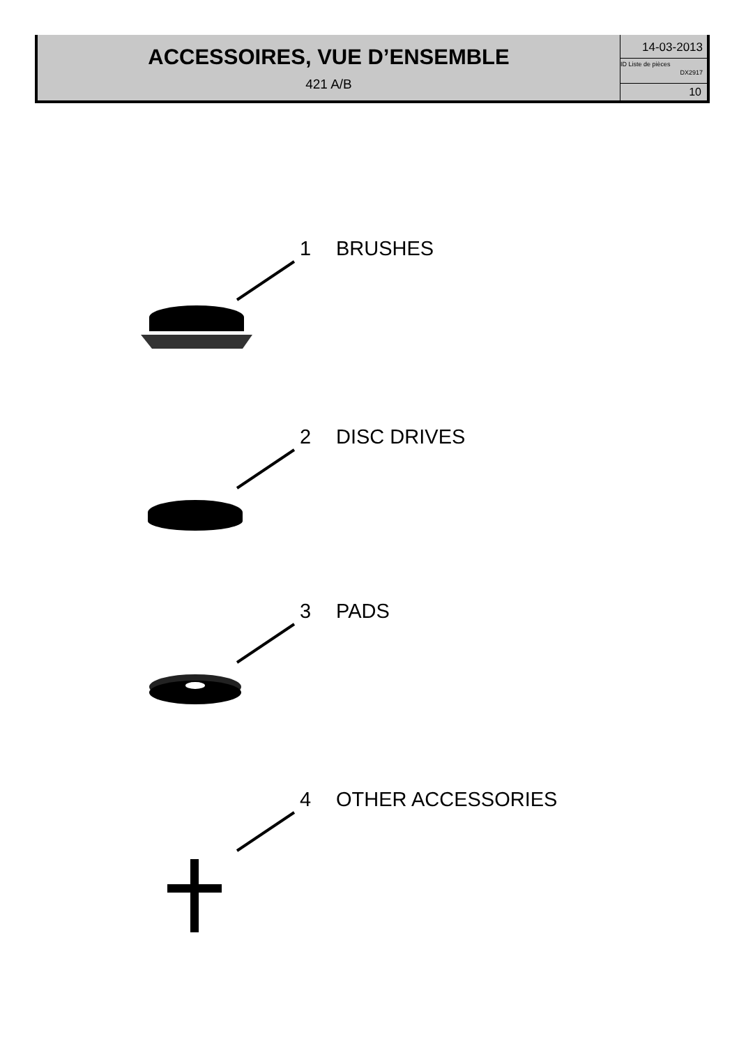ACCESSOIRES, VUE D’ENSEMBLE
421 A/B
14-03-2013
ID Liste de pièces
DX2917
10
1 BRUSHES
2 DISC DRIVES
3 PADS
4 OTHER ACCESSORIES